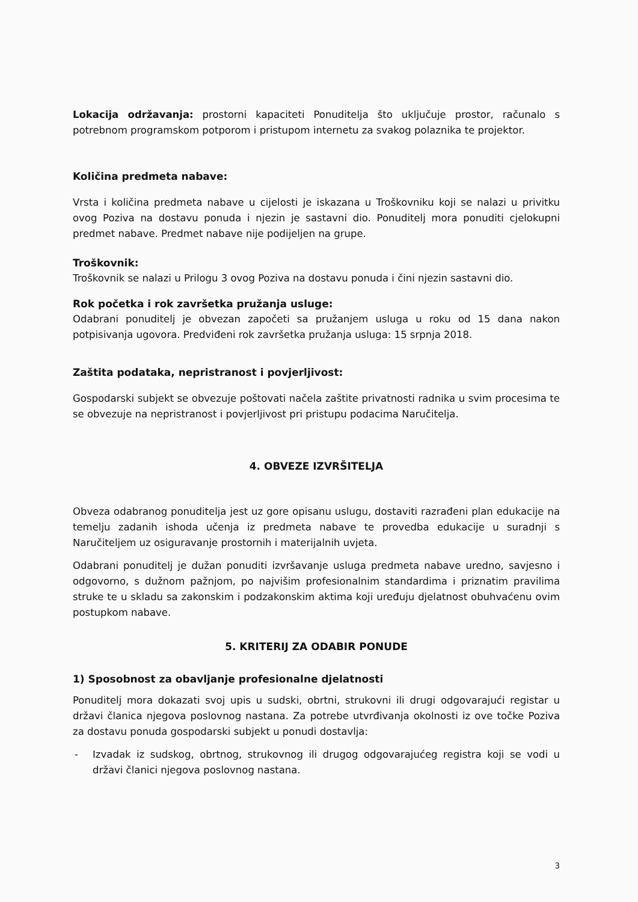Lokacija održavanja: prostorni kapaciteti Ponuditelja što uključuje prostor, računalo s potrebnom programskom potporom i pristupom internetu za svakog polaznika te projektor.
Količina predmeta nabave:
Vrsta i količina predmeta nabave u cijelosti je iskazana u Troškovniku koji se nalazi u privitku ovog Poziva na dostavu ponuda i njezin je sastavni dio. Ponuditelj mora ponuditi cjelokupni predmet nabave. Predmet nabave nije podijeljen na grupe.
Troškovnik:
Troškovnik se nalazi u Prilogu 3 ovog Poziva na dostavu ponuda i čini njezin sastavni dio.
Rok početka i rok završetka pružanja usluge:
Odabrani ponuditelj je obvezan započeti sa pružanjem usluga u roku od 15 dana nakon potpisivanja ugovora. Predviđeni rok završetka pružanja usluga: 15 srpnja 2018.
Zaštita podataka, nepristranost i povjerljivost:
Gospodarski subjekt se obvezuje poštovati načela zaštite privatnosti radnika u svim procesima te se obvezuje na nepristranost i povjerljivost pri pristupu podacima Naručitelja.
4. OBVEZE IZVRŠITELJA
Obveza odabranog ponuditelja jest uz gore opisanu uslugu, dostaviti razrađeni plan edukacije na temelju zadanih ishoda učenja iz predmeta nabave te provedba edukacije u suradnji s Naručiteljem uz osiguravanje prostornih i materijalnih uvjeta.
Odabrani ponuditelj je dužan ponuditi izvršavanje usluga predmeta nabave uredno, savjesno i odgovorno, s dužnom pažnjom, po najvišim profesionalnim standardima i priznatim pravilima struke te u skladu sa zakonskim i podzakonskim aktima koji uređuju djelatnost obuhvaćenu ovim postupkom nabave.
5. KRITERIJ ZA ODABIR PONUDE
1) Sposobnost za obavljanje profesionalne djelatnosti
Ponuditelj mora dokazati svoj upis u sudski, obrtni, strukovni ili drugi odgovarajući registar u državi članica njegova poslovnog nastana. Za potrebe utvrđivanja okolnosti iz ove točke Poziva za dostavu ponuda gospodarski subjekt u ponudi dostavlja:
- Izvadak iz sudskog, obrtnog, strukovnog ili drugog odgovarajućeg registra koji se vodi u državi članici njegova poslovnog nastana.
3